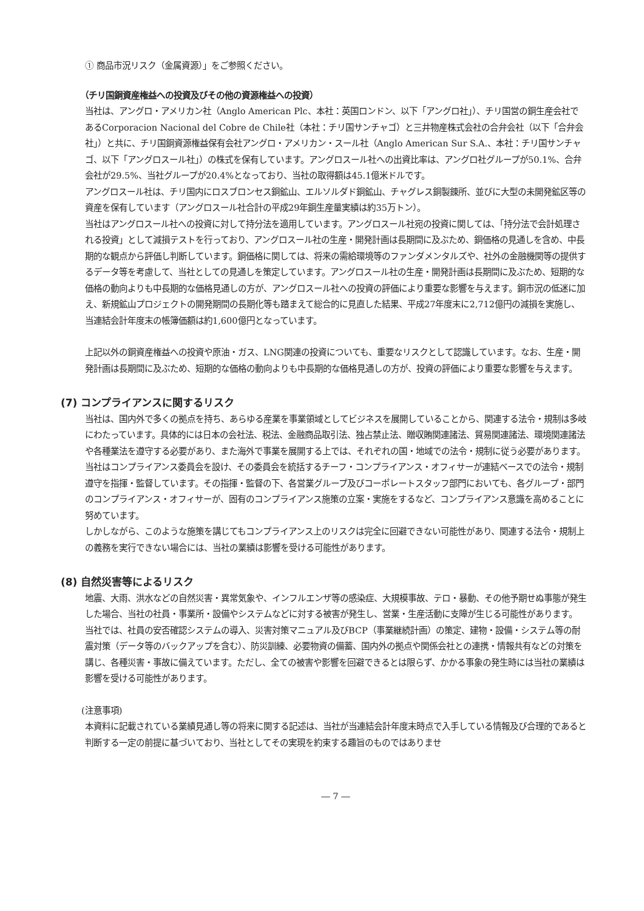① 商品市況リスク（金属資源）」をご参照ください。
（チリ国銅資産権益への投資及びその他の資源権益への投資）
当社は、アングロ・アメリカン社（Anglo American Plc、本社：英国ロンドン、以下「アングロ社」）、チリ国営の銅生産会社であるCorporacion Nacional del Cobre de Chile社（本社：チリ国サンチャゴ）と三井物産株式会社の合弁会社（以下「合弁会社」）と共に、チリ国銅資源権益保有会社アングロ・アメリカン・スール社（Anglo American Sur S.A.、本社：チリ国サンチャゴ、以下「アングロスール社」）の株式を保有しています。アングロスール社への出資比率は、アングロ社グループが50.1%、合弁会社が29.5%、当社グループが20.4%となっており、当社の取得額は45.1億米ドルです。
アングロスール社は、チリ国内にロスブロンセス銅鉱山、エルソルダド銅鉱山、チャグレス銅製錬所、並びに大型の未開発鉱区等の資産を保有しています（アングロスール社合計の平成29年銅生産量実績は約35万トン）。
当社はアングロスール社への投資に対して持分法を適用しています。アングロスール社宛の投資に関しては、「持分法で会計処理される投資」として減損テストを行っており、アングロスール社の生産・開発計画は長期間に及ぶため、銅価格の見通しを含め、中長期的な観点から評価し判断しています。銅価格に関しては、将来の需給環境等のファンダメンタルズや、社外の金融機関等の提供するデータ等を考慮して、当社としての見通しを策定しています。アングロスール社の生産・開発計画は長期間に及ぶため、短期的な価格の動向よりも中長期的な価格見通しの方が、アングロスール社への投資の評価により重要な影響を与えます。銅市況の低迷に加え、新規鉱山プロジェクトの開発期間の長期化等も踏まえて総合的に見直した結果、平成27年度末に2,712億円の減損を実施し、当連結会計年度末の帳簿価額は約1,600億円となっています。
上記以外の銅資産権益への投資や原油・ガス、LNG関連の投資についても、重要なリスクとして認識しています。なお、生産・開発計画は長期間に及ぶため、短期的な価格の動向よりも中長期的な価格見通しの方が、投資の評価により重要な影響を与えます。
(7) コンプライアンスに関するリスク
当社は、国内外で多くの拠点を持ち、あらゆる産業を事業領域としてビジネスを展開していることから、関連する法令・規制は多岐にわたっています。具体的には日本の会社法、税法、金融商品取引法、独占禁止法、贈収賄関連諸法、貿易関連諸法、環境関連諸法や各種業法を遵守する必要があり、また海外で事業を展開する上では、それぞれの国・地域での法令・規制に従う必要があります。
当社はコンプライアンス委員会を設け、その委員会を統括するチーフ・コンプライアンス・オフィサーが連結ベースでの法令・規制遵守を指揮・監督しています。その指揮・監督の下、各営業グループ及びコーポレートスタッフ部門においても、各グループ・部門のコンプライアンス・オフィサーが、固有のコンプライアンス施策の立案・実施をするなど、コンプライアンス意識を高めることに努めています。
しかしながら、このような施策を講じてもコンプライアンス上のリスクは完全に回避できない可能性があり、関連する法令・規制上の義務を実行できない場合には、当社の業績は影響を受ける可能性があります。
(8) 自然災害等によるリスク
地震、大雨、洪水などの自然災害・異常気象や、インフルエンザ等の感染症、大規模事故、テロ・暴動、その他予期せぬ事態が発生した場合、当社の社員・事業所・設備やシステムなどに対する被害が発生し、営業・生産活動に支障が生じる可能性があります。
当社では、社員の安否確認システムの導入、災害対策マニュアル及びBCP（事業継続計画）の策定、建物・設備・システム等の耐震対策（データ等のバックアップを含む）、防災訓練、必要物資の備蓄、国内外の拠点や関係会社との連携・情報共有などの対策を講じ、各種災害・事故に備えています。ただし、全ての被害や影響を回避できるとは限らず、かかる事象の発生時には当社の業績は影響を受ける可能性があります。
(注意事項)
本資料に記載されている業績見通し等の将来に関する記述は、当社が当連結会計年度末時点で入手している情報及び合理的であると判断する一定の前提に基づいており、当社としてその実現を約束する趣旨のものではありませ
― 7 ―